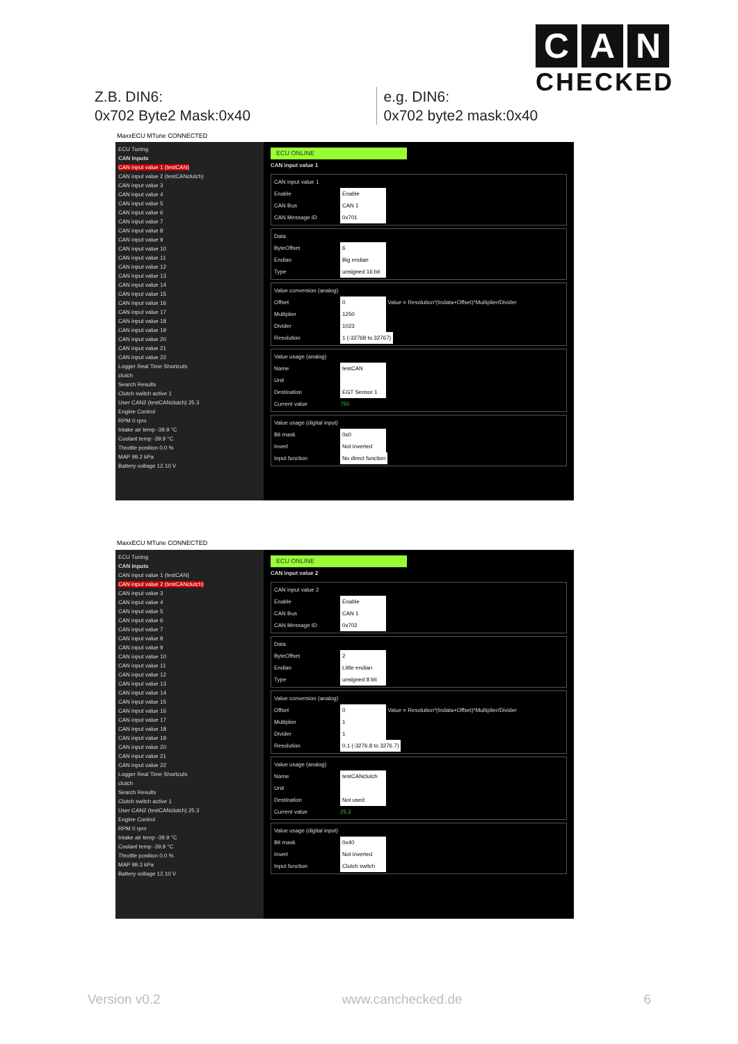C A N
CHECKED
Z.B. DIN6:
0x702 Byte2 Mask:0x40
e.g. DIN6:
0x702 byte2 mask:0x40
MaxxECU MTune CONNECTED
ECU Tuning
CAN Inputs
CAN input value 1 (testCAN)
CAN input value 2 (testCANclutch)
CAN input value 3
CAN input value 4
CAN input value 5
CAN input value 6
CAN input value 7
CAN input value 8
CAN input value 9
CAN input value 10
CAN input value 11
CAN input value 12
CAN input value 13
CAN input value 14
CAN input value 15
CAN input value 16
CAN input value 17
CAN input value 18
CAN input value 19
CAN input value 20
CAN input value 21
CAN input value 22
Logger Real Time Shortcuts
clutch
Search Results
Clutch switch active 1
User CAN2 (testCANclutch) 25.3
Engine Control
RPM 0 rpm
Intake air temp -39.9 °C
Coolant temp -39.9 °C
Throttle position 0.0 %
MAP 99.2 kPa
Battery voltage 12.10 V
ECU ONLINE
CAN input value 1
CAN input value 1
Enable Enable
CAN Bus CAN 1
CAN Message ID 0x701
Data
ByteOffset 6
Endian Big endian
Type unsigned 16 bit
Value conversion (analog)
Offset 0 Value = Resolution*(Indata+Offset)*Multiplier/Divider
Multiplier 1250
Divider 1023
Resolution 1 (-32768 to 32767)
Value usage (analog)
Name testCAN
Unit
Destination EGT Sensor 1
Current value 750
Value usage (digital input)
Bit mask 0x0
Invert Not inverted
Input function No direct function
MaxxECU MTune CONNECTED
ECU Tuning
CAN Inputs
CAN input value 1 (testCAN)
CAN input value 2 (testCANclutch)
CAN input value 3
CAN input value 4
CAN input value 5
CAN input value 6
CAN input value 7
CAN input value 8
CAN input value 9
CAN input value 10
CAN input value 11
CAN input value 12
CAN input value 13
CAN input value 14
CAN input value 15
CAN input value 16
CAN input value 17
CAN input value 18
CAN input value 19
CAN input value 20
CAN input value 21
CAN input value 22
Logger Real Time Shortcuts
clutch
Search Results
Clutch switch active 1
User CAN2 (testCANclutch) 25.3
Engine Control
RPM 0 rpm
Intake air temp -39.9 °C
Coolant temp -39.9 °C
Throttle position 0.0 %
MAP 99.3 kPa
Battery voltage 12.10 V
ECU ONLINE
CAN input value 2
CAN input value 2
Enable Enable
CAN Bus CAN 1
CAN Message ID 0x702
Data
ByteOffset 2
Endian Little endian
Type unsigned 8 bit
Value conversion (analog)
Offset 0 Value = Resolution*(Indata+Offset)*Multiplier/Divider
Multiplier 1
Divider 1
Resolution 0.1 (-3276.8 to 3276.7)
Value usage (analog)
Name testCANclutch
Unit
Destination Not used
Current value 25.3
Value usage (digital input)
Bit mask 0x40
Invert Not inverted
Input function Clutch switch
Version v0.2 www.canchecked.de 6